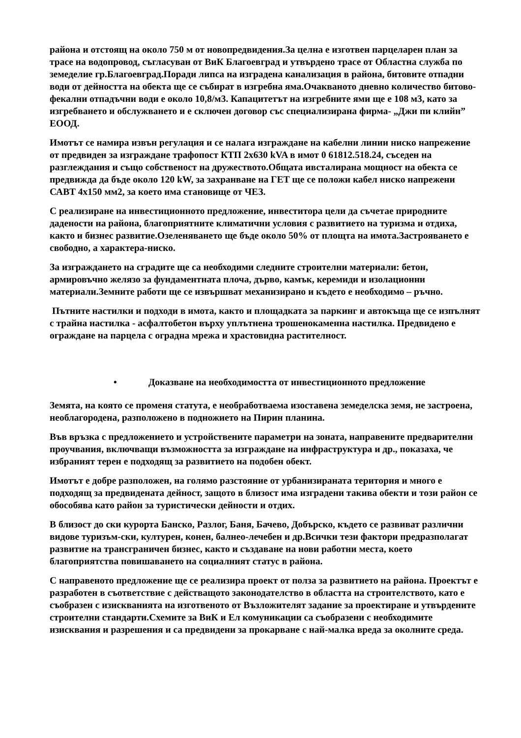района и отстоящ на около 750 м от новопредвидения.За целна е изготвен парцеларен план за трасе на водопровод, съгласуван от ВиК Благоевград и утвърдено трасе от Областна служба по земеделие гр.Благоевград.Поради липса на изградена канализация в района, битовите отпадни води от дейността на обекта ще се събират в изгребна яма.Очакваното дневно количество битово-фекални отпадъчни води е около 10,8/м3. Капацитетът на изгребните ями ще е 108 м3, като за изгребването и обслужването и е сключен договор със специализирана фирма- „Джи пи клийн” ЕООД.
Имотът се намира извън регулация и се налага изграждане на кабелни линии ниско напрежение от предвиден за изграждане трафопост КТП 2х630 kVA в имот 0 61812.518.24, съседен на разглеждания и също собственост на дружеството.Общата ивсталирана мощност на обекта се предвижда да бъде около 120 kW, за захранване на ГЕТ ще се положи кабел ниско напрежени САВТ 4х150 мм2, за което има становище от ЧЕЗ.
С реализиране на инвестиционното предложение, инвеститора цели да съчетае природните дадености на района, благоприятните климатични условия с развитието на туризма и отдиха, както и бизнес развитие.Озеленяването ще бъде около 50% от площта на имота.Застрояването е свободно, а характера-ниско.
За изграждането на сградите ще са необходими следните строителни материали: бетон, армировъчно желязо за фундаментната плоча, дърво, камък, керемиди и изолационни материали.Земните работи ще се извършват механизирано и където е необходимо – ръчно.
Пътните настилки и подходи в имота, както и площадката за паркинг и автокъща ще се изпълнят с трайна настилка - асфалтобетон върху уплътнена трошенокаменна настилка. Предвидено е ограждане на парцела с оградна мрежа и храстовидна растителност.
• Доказване на необходимостта от инвестиционното предложение
Земята, на която се променя статута, е необработваема изоставена земеделска земя, не застроена, необлагородена, разположено в подножието на Пирин планина.
Във връзка с предложението и устройствените параметри на зоната, направените предварителни проучвания, включващи възможността за изграждане на инфраструктура и др., показаха, че избраният терен е подходящ за развитието на подобен обект.
Имотът е добре разположен, на голямо разстояние от урбанизираната територия и много е подходящ за предвидената дейност, защото в близост има изградени такива обекти и този район се обособява като район за туристически дейности и отдих.
В близост до ски курорта Банско, Разлог, Баня, Бачево, Добърско, където се развиват различни видове туризъм-ски, културен, конен, балнео-лечебен и др.Всички тези фактори предразполагат развитие на трансграничен бизнес, както и създаване на нови работни места, което благоприятства повишаването на социалният статус в района.
С направеното предложение ще се реализира проект от полза за развитието на района. Проектът е разработен в съответствие с действащото законодателство в областта на строителството, като е съобразен с изискванията на изготвеното от Възложителят задание за проектиране и утвърдените строителни стандарти.Схемите за ВиК и Ел комуникации са съобразени с необходимите изисквания и разрешения и са предвидени за прокарване с най-малка вреда за околните среда.